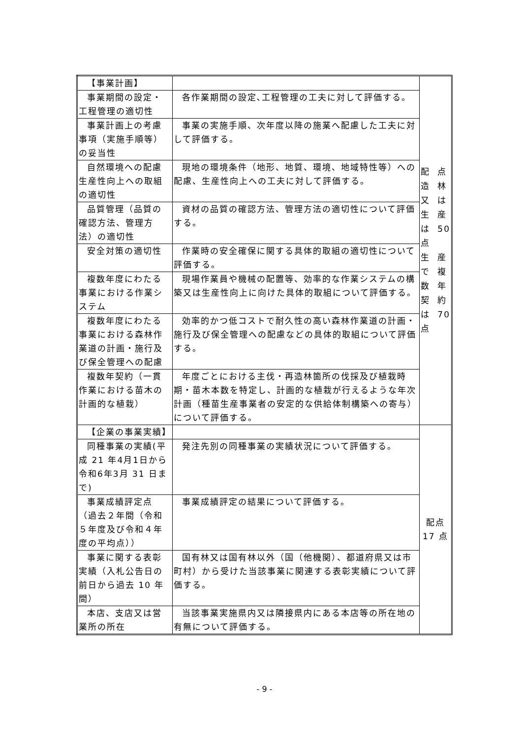| 【事業計画】 | | 配 造 又 生 は 点 生 で 数 契 は 点 点 林 は 産 50 産 複 年 約 70 |
| 事業期間の設定・工程管理の適切性 | 各作業期間の設定､工程管理の工夫に対して評価する。 | |
| 事業計画上の考慮事項（実施手順等）の妥当性 | 事業の実施手順、次年度以降の施業へ配慮した工夫に対して評価する。 | |
| 自然環境への配慮生産性向上への取組の適切性 | 現地の環境条件（地形、地質、環境、地域特性等）への配慮、生産性向上への工夫に対して評価する。 | |
| 品質管理（品質の確認方法、管理方法）の適切性 | 資材の品質の確認方法、管理方法の適切性について評価する。 | |
| 安全対策の適切性 | 作業時の安全確保に関する具体的取組の適切性について評価する。 | |
| 複数年度にわたる事業における作業システム | 現場作業員や機械の配置等、効率的な作業システムの構築又は生産性向上に向けた具体的取組について評価する。 | |
| 複数年度にわたる事業における森林作業道の計画・施行及び保全管理への配慮 | 効率的かつ低コストで耐久性の高い森林作業道の計画・施行及び保全管理への配慮などの具体的取組について評価する。 | |
| 複数年契約（一貫作業における苗木の計画的な植栽） | 年度ごとにおける主伐・再造林箇所の伐採及び植栽時期・苗木本数を特定し、計画的な植栽が行えるような年次計画（種苗生産事業者の安定的な供給体制構築への寄与）について評価する。 | |
| 【企業の事業実績】 | | 配点 17 点 |
| 同種事業の実績(平成 21 年4月1日から令和6年3月 31 日まで) | 発注先別の同種事業の実績状況について評価する。 | |
| 事業成績評定点（過去２年間（令和５年度及び令和４年度の平均点）） | 事業成績評定の結果について評価する。 | |
| 事業に関する表彰実績（入札公告日の前日から過去 10 年間） | 国有林又は国有林以外（国（他機関）、都道府県又は市町村）から受けた当該事業に関連する表彰実績について評価する。 | |
| 本店、支店又は営業所の所在 | 当該事業実施県内又は隣接県内にある本店等の所在地の有無について評価する。 | |
- 9 -